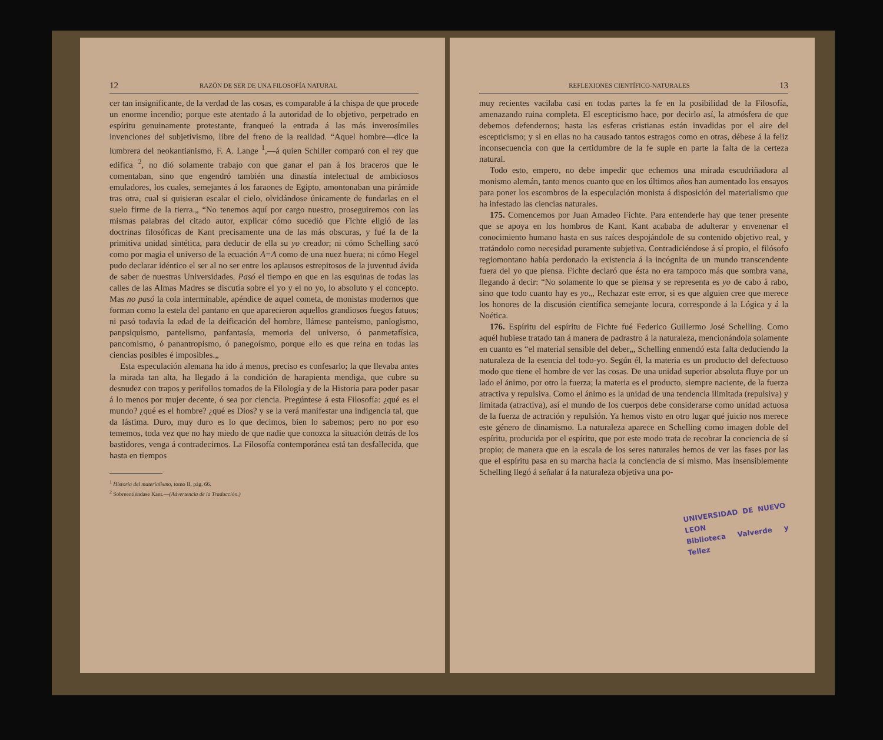12 RAZÓN DE SER DE UNA FILOSOFÍA NATURAL
cer tan insignificante, de la verdad de las cosas, es comparable á la chispa de que procede un enorme incendio; porque este atentado á la autoridad de lo objetivo, perpetrado en espíritu genuinamente protestante, franqueó la entrada á las más inverosímiles invenciones del subjetivismo, libre del freno de la realidad. “Aquel hombre—dice la lumbrera del neokantianismo, F. A. Lange <sup>1</sup>,—á quien Schiller comparó con el rey que edifica <sup>2</sup>, no dió solamente trabajo con que ganar el pan á los braceros que le comentaban, sino que engendró también una dinastía intelectual de ambiciosos emuladores, los cuales, semejantes á los faraones de Egipto, amontonaban una pirámide tras otra, cual si quisieran escalar el cielo, olvidándose únicamente de fundarlas en el suelo firme de la tierra.„ “No tenemos aquí por cargo nuestro, proseguiremos con las mismas palabras del citado autor, explicar cómo sucedió que Fichte eligió de las doctrinas filosóficas de Kant precisamente una de las más obscuras, y fué la de la primitiva unidad sintética, para deducir de ella su yo creador; ni cómo Schelling sacó como por magia el universo de la ecuación A=A como de una nuez huera; ni cómo Hegel pudo declarar idéntico el ser al no ser entre los aplausos estrepitosos de la juventud ávida de saber de nuestras Universidades. Pasó el tiempo en que en las esquinas de todas las calles de las Almas Madres se discutía sobre el yo y el no yo, lo absoluto y el concepto. Mas no pasó la cola interminable, apéndice de aquel cometa, de monistas modernos que forman como la estela del pantano en que aparecieron aquellos grandiosos fuegos fatuos; ni pasó todavía la edad de la deificación del hombre, llámese panteísmo, panlogismo, panpsiquismo, pantelismo, panfantasía, memoria del universo, ó panmetafísica, pancomismo, ó panantropismo, ó panegoísmo, porque ello es que reina en todas las ciencias posibles é imposibles.„
Esta especulación alemana ha ido á menos, preciso es confesarlo; la que llevaba antes la mirada tan alta, ha llegado á la condición de harapienta mendiga, que cubre su desnudez con trapos y perifollos tomados de la Filología y de la Historia para poder pasar á lo menos por mujer decente, ó sea por ciencia. Pregúntese á esta Filosofía: ¿qué es el mundo? ¿qué es el hombre? ¿qué es Dios? y se la verá manifestar una indigencia tal, que da lástima. Duro, muy duro es lo que decimos, bien lo sabemos; pero no por eso tememos, toda vez que no hay miedo de que nadie que conozca la situación detrás de los bastidores, venga á contradecirnos. La Filosofía contemporánea está tan desfallecida, que hasta en tiempos
<sup>1</sup> Historia del materialismo, tomo II, pág. 66.
<sup>2</sup> Sobreentiéndase Kant.—(Advertencia de la Traducción.)
REFLEXIONES CIENTÍFICO-NATURALES 13
muy recientes vacilaba casi en todas partes la fe en la posibilidad de la Filosofía, amenazando ruina completa. El escepticismo hace, por decirlo así, la atmósfera de que debemos defendernos; hasta las esferas cristianas están invadidas por el aire del escepticismo; y si en ellas no ha causado tantos estragos como en otras, débese á la feliz inconsecuencia con que la certidumbre de la fe suple en parte la falta de la certeza natural.
Todo esto, empero, no debe impedir que echemos una mirada escudriñadora al monismo alemán, tanto menos cuanto que en los últimos años han aumentado los ensayos para poner los escombros de la especulación monista á disposición del materialismo que ha infestado las ciencias naturales.
175. Comencemos por Juan Amadeo Fichte. Para entenderle hay que tener presente que se apoya en los hombros de Kant. Kant acababa de adulterar y envenenar el conocimiento humano hasta en sus raíces despojándole de su contenido objetivo real, y tratándolo como necesidad puramente subjetiva. Contradiciéndose á sí propio, el filósofo regiomontano había perdonado la existencia á la incógnita de un mundo transcendente fuera del yo que piensa. Fichte declaró que ésta no era tampoco más que sombra vana, llegando á decir: “No solamente lo que se piensa y se representa es yo de cabo á rabo, sino que todo cuanto hay es yo.„ Rechazar este error, si es que alguien cree que merece los honores de la discusión científica semejante locura, corresponde á la Lógica y á la Noética.
176. Espíritu del espíritu de Fichte fué Federico Guillermo José Schelling. Como aquél hubiese tratado tan á manera de padrastro á la naturaleza, mencionándola solamente en cuanto es “el material sensible del deber„, Schelling enmendó esta falta deduciendo la naturaleza de la esencia del todo-yo. Según él, la materia es un producto del defectuoso modo que tiene el hombre de ver las cosas. De una unidad superior absoluta fluye por un lado el ánimo, por otro la fuerza; la materia es el producto, siempre naciente, de la fuerza atractiva y repulsiva. Como el ánimo es la unidad de una tendencia ilimitada (repulsiva) y limitada (atractiva), así el mundo de los cuerpos debe considerarse como unidad actuosa de la fuerza de actración y repulsión. Ya hemos visto en otro lugar qué juicio nos merece este género de dinamismo. La naturaleza aparece en Schelling como imagen doble del espíritu, producida por el espíritu, que por este modo trata de recobrar la conciencia de sí propio; de manera que en la escala de los seres naturales hemos de ver las fases por las que el espíritu pasa en su marcha hacia la conciencia de sí mismo. Mas insensiblemente Schelling llegó á señalar á la naturaleza objetiva una po-
UNIVERSIDAD DE NUEVO LEON
Biblioteca Valverde y Tellez